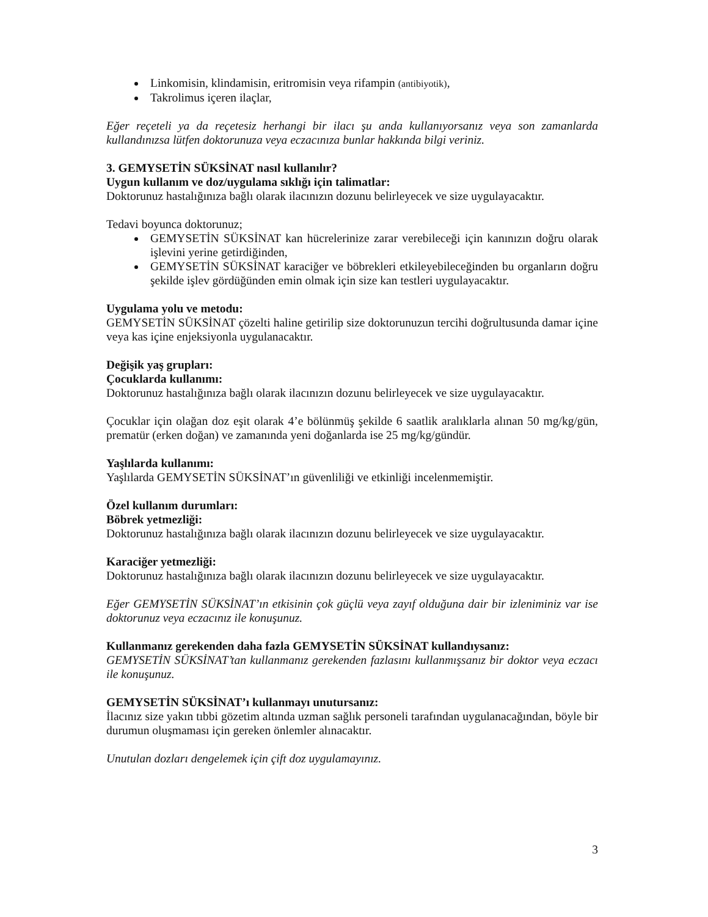Linkomisin, klindamisin, eritromisin veya rifampin (antibiyotik),
Takrolimus içeren ilaçlar,
Eğer reçeteli ya da reçetesiz herhangi bir ilacı şu anda kullanıyorsanız veya son zamanlarda kullandınızsa lütfen doktorunuza veya eczacınıza bunlar hakkında bilgi veriniz.
3. GEMYSETİN SÜKSİNAT nasıl kullanılır?
Uygun kullanım ve doz/uygulama sıklığı için talimatlar:
Doktorunuz hastalığınıza bağlı olarak ilacınızın dozunu belirleyecek ve size uygulayacaktır.
Tedavi boyunca doktorunuz;
GEMYSETİN SÜKSİNAT kan hücrelerinize zarar verebileceği için kanınızın doğru olarak işlevini yerine getirdiğinden,
GEMYSETİN SÜKSİNAT karaciğer ve böbrekleri etkileyebileceğinden bu organların doğru şekilde işlev gördüğünden emin olmak için size kan testleri uygulayacaktır.
Uygulama yolu ve metodu:
GEMYSETİN SÜKSİNAT çözelti haline getirilip size doktorunuzun tercihi doğrultusunda damar içine veya kas içine enjeksiyonla uygulanacaktır.
Değişik yaş grupları:
Çocuklarda kullanımı:
Doktorunuz hastalığınıza bağlı olarak ilacınızın dozunu belirleyecek ve size uygulayacaktır.
Çocuklar için olağan doz eşit olarak 4’e bölünmüş şekilde 6 saatlik aralıklarla alınan 50 mg/kg/gün, prematür (erken doğan) ve zamanında yeni doğanlarda ise 25 mg/kg/gündür.
Yaşlılarda kullanımı:
Yaşlılarda GEMYSETİN SÜKSİNAT’ın güvenliliği ve etkinliği incelenmemiştir.
Özel kullanım durumları:
Böbrek yetmezliği:
Doktorunuz hastalığınıza bağlı olarak ilacınızın dozunu belirleyecek ve size uygulayacaktır.
Karaciğer yetmezliği:
Doktorunuz hastalığınıza bağlı olarak ilacınızın dozunu belirleyecek ve size uygulayacaktır.
Eğer GEMYSETİN SÜKSİNAT’ın etkisinin çok güçlü veya zayıf olduğuna dair bir izleniminiz var ise doktorunuz veya eczacınız ile konuşunuz.
Kullanmanız gerekenden daha fazla GEMYSETİN SÜKSİNAT kullandıysanız:
GEMYSETİN SÜKSİNAT’tan kullanmanız gerekenden fazlasını kullanmışsanız bir doktor veya eczacı ile konuşunuz.
GEMYSETİN SÜKSİNAT’ı kullanmayı unutursanız:
İlacınız size yakın tıbbi gözetim altında uzman sağlık personeli tarafından uygulanacağından, böyle bir durumun oluşmaması için gereken önlemler alınacaktır.
Unutulan dozları dengelemek için çift doz uygulamayınız.
3